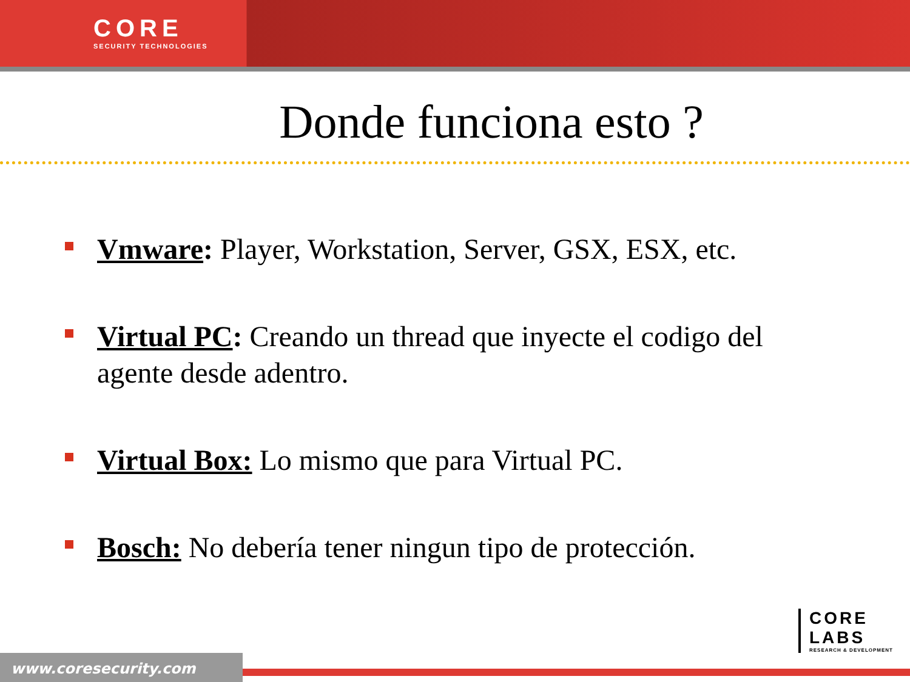CORE
SECURITY TECHNOLOGIES
Donde funciona esto ?
Vmware: Player, Workstation, Server, GSX, ESX, etc.
Virtual PC: Creando un thread que inyecte el codigo del agente desde adentro.
Virtual Box: Lo mismo que para Virtual PC.
Bosch: No debería tener ningun tipo de protección.
CORE
LABS
RESEARCH & DEVELOPMENT
www.coresecurity.com